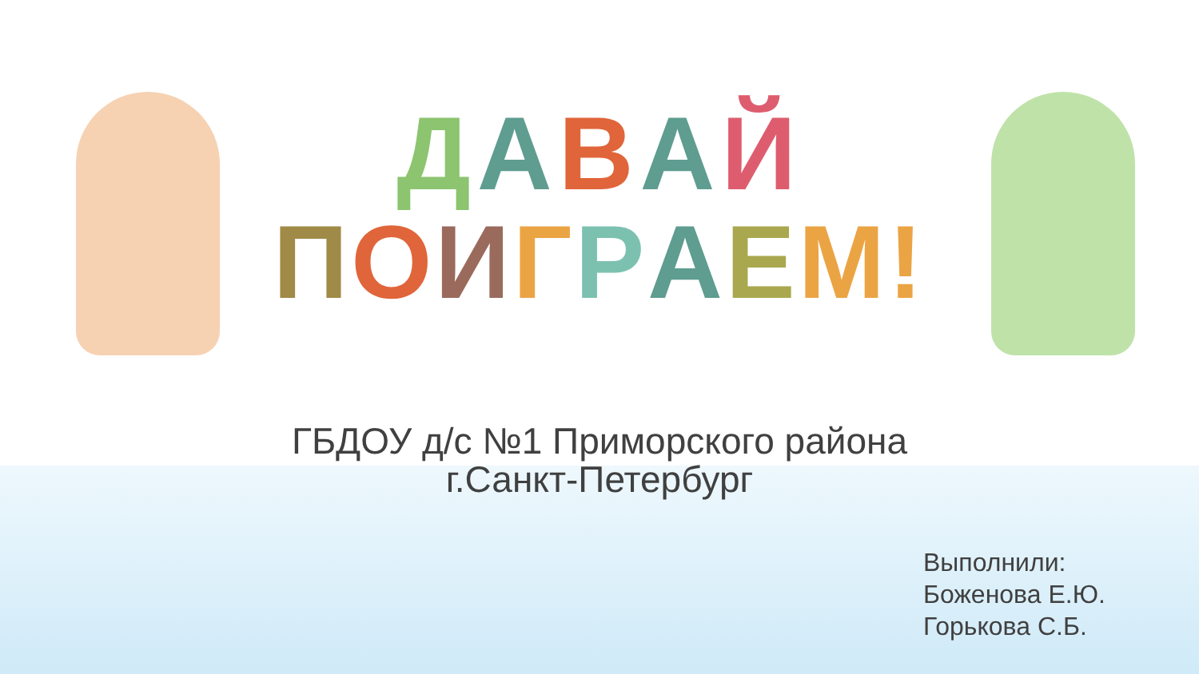ДАВАЙ
ПОИГРАЕМ!
ГБДОУ д/с №1 Приморского района
г.Санкт-Петербург
Выполнили:
Боженова Е.Ю.
Горькова С.Б.